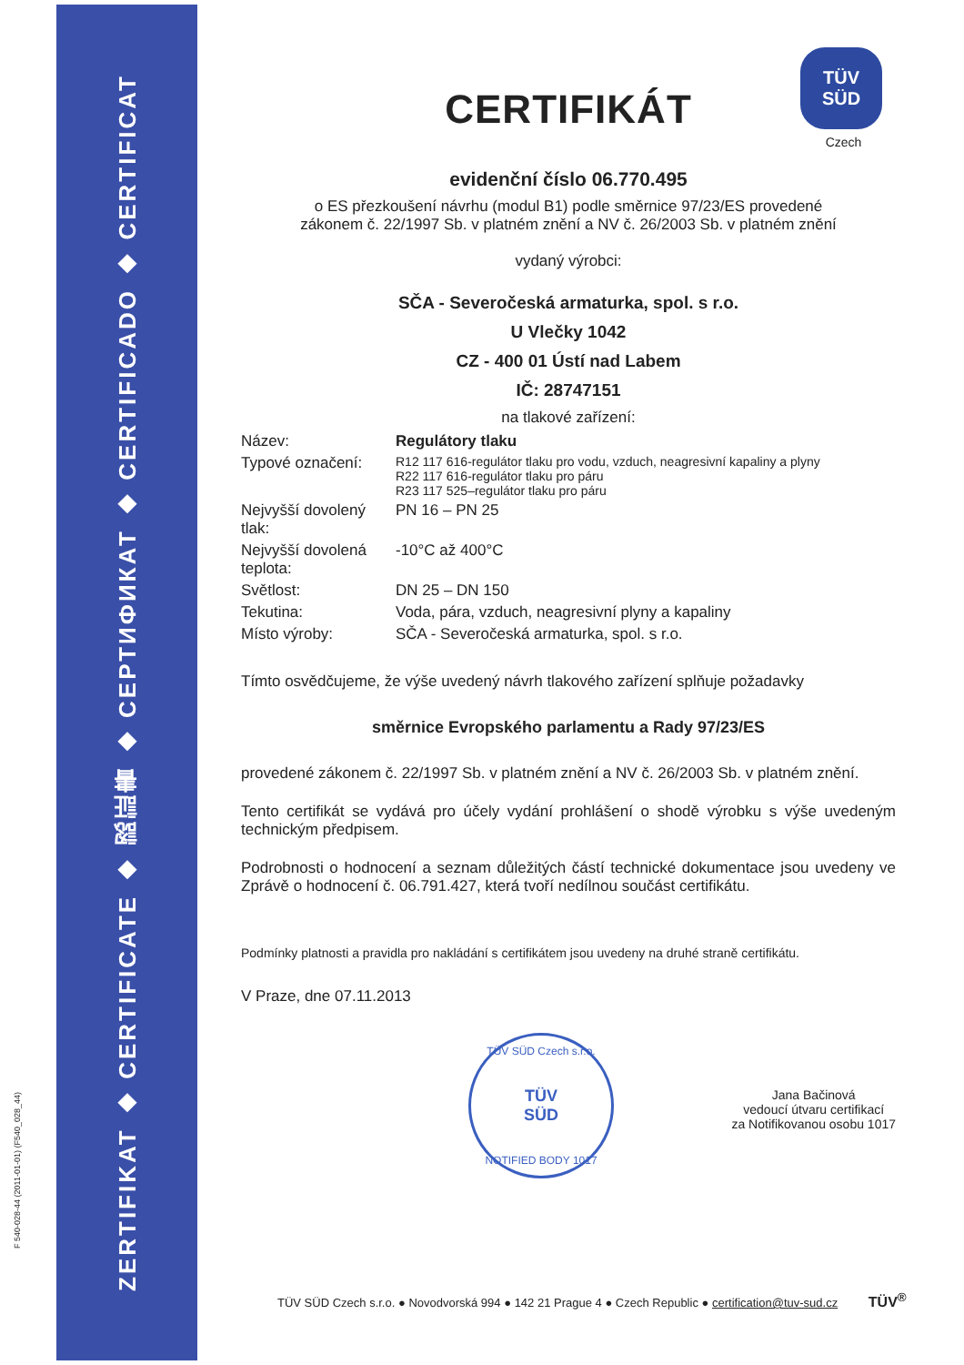ZERTIFIKAT ◆ CERTIFICATE ◆ 認証書 ◆ СЕРТИФИКАТ ◆ CERTIFICADO ◆ CERTIFICAT
F 540-028-44 (2011-01-01) (F540_028_44)
TÜV
SÜD
Czech
CERTIFIKÁT
evidenční číslo 06.770.495
o ES přezkoušení návrhu (modul B1) podle směrnice 97/23/ES provedené
zákonem č. 22/1997 Sb. v platném znění a NV č. 26/2003 Sb. v platném znění
vydaný výrobci:
SČA - Severočeská armaturka, spol. s r.o.
U Vlečky 1042
CZ - 400 01 Ústí nad Labem
IČ: 28747151
na tlakové zařízení:
| Název: | Regulátory tlaku |
| Typové označení: | R12 117 616-regulátor tlaku pro vodu, vzduch, neagresivní kapaliny a plyny R22 117 616-regulátor tlaku pro páru R23 117 525–regulátor tlaku pro páru |
| Nejvyšší dovolený tlak: | PN 16 – PN 25 |
| Nejvyšší dovolená teplota: | -10°C až 400°C |
| Světlost: | DN 25 – DN 150 |
| Tekutina: | Voda, pára, vzduch, neagresivní plyny a kapaliny |
| Místo výroby: | SČA - Severočeská armaturka, spol. s r.o. |
Tímto osvědčujeme, že výše uvedený návrh tlakového zařízení splňuje požadavky
směrnice Evropského parlamentu a Rady 97/23/ES
provedené zákonem č. 22/1997 Sb. v platném znění a NV č. 26/2003 Sb. v platném znění.
Tento certifikát se vydává pro účely vydání prohlášení o shodě výrobku s výše uvedeným technickým předpisem.
Podrobnosti o hodnocení a seznam důležitých částí technické dokumentace jsou uvedeny ve Zprávě o hodnocení č. 06.791.427, která tvoří nedílnou součást certifikátu.
Podmínky platnosti a pravidla pro nakládání s certifikátem jsou uvedeny na druhé straně certifikátu.
V Praze, dne 07.11.2013
TÜV SÜD Czech s.r.o.
TÜV
SÜD
NOTIFIED BODY 1017
Jana Bačinová
vedoucí útvaru certifikací
za Notifikovanou osobu 1017
TÜV SÜD Czech s.r.o. ● Novodvorská 994 ● 142 21 Prague 4 ● Czech Republic ● certification@tuv-sud.cz TÜV<sup>®</sup>